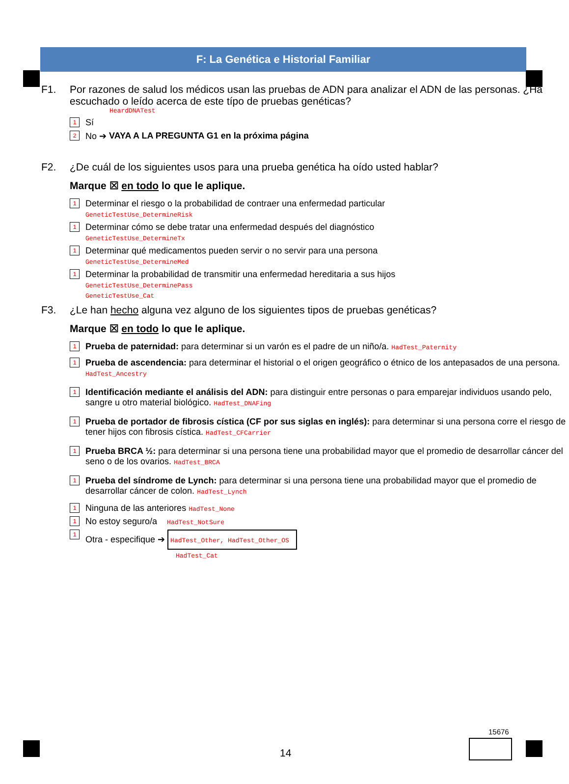F: La Genética e Historial Familiar
F1. Por razones de salud los médicos usan las pruebas de ADN para analizar el ADN de las personas. ¿Ha escuchado o leído acerca de este típo de pruebas genéticas?
HeardDNATest
1 Sí
2 No ➔ VAYA A LA PREGUNTA G1 en la próxima página
F2. ¿De cuál de los siguientes usos para una prueba genética ha oído usted hablar?
Marque ☒ en todo lo que le aplique.
1
Determinar el riesgo o la probabilidad de contraer una enfermedad particular
GeneticTestUse_DetermineRisk
1
Determinar cómo se debe tratar una enfermedad después del diagnóstico
GeneticTestUse_DetermineTx
1
Determinar qué medicamentos pueden servir o no servir para una persona
GeneticTestUse_DetermineMed
1
Determinar la probabilidad de transmitir una enfermedad hereditaria a sus hijos
GeneticTestUse_DeterminePass
GeneticTestUse_Cat
F3. ¿Le han hecho alguna vez alguno de los siguientes tipos de pruebas genéticas?
Marque ☒ en todo lo que le aplique.
1
Prueba de paternidad: para determinar si un varón es el padre de un niño/a. HadTest_Paternity
1
Prueba de ascendencia: para determinar el historial o el origen geográfico o étnico de los antepasados de una persona. HadTest_Ancestry
1
Identificación mediante el análisis del ADN: para distinguir entre personas o para emparejar individuos usando pelo, sangre u otro material biológico. HadTest_DNAFing
1
Prueba de portador de fibrosis cística (CF por sus siglas en inglés): para determinar si una persona corre el riesgo de tener hijos con fibrosis cística. HadTest_CFCarrier
1
Prueba BRCA ½: para determinar si una persona tiene una probabilidad mayor que el promedio de desarrollar cáncer del seno o de los ovarios. HadTest_BRCA
1
Prueba del síndrome de Lynch: para determinar si una persona tiene una probabilidad mayor que el promedio de desarrollar cáncer de colon. HadTest_Lynch
1
Ninguna de las anteriores HadTest_None
1
No estoy seguro/a HadTest_NotSure
1
Otra - especifique ➔ HadTest_Other, HadTest_Other_OS
HadTest_Cat
14
15676